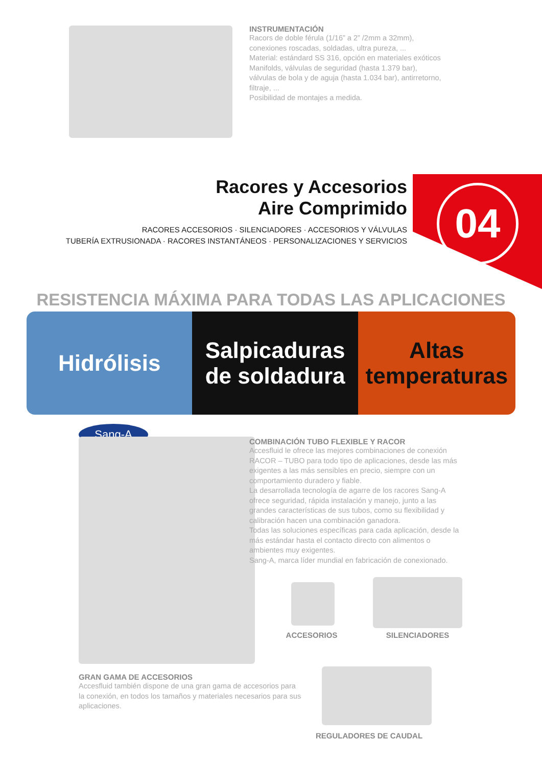INSTRUMENTACIÓN
Racors de doble férula (1/16” a 2” /2mm a 32mm),
conexiones roscadas, soldadas, ultra pureza, ...
Material: estándard SS 316, opción en materiales exóticos
Manifolds, válvulas de seguridad (hasta 1.379 bar),
válvulas de bola y de aguja (hasta 1.034 bar), antirretorno,
filtraje, ...
Posibilidad de montajes a medida.
04
Racores y Accesorios
Aire Comprimido
RACORES ACCESORIOS · SILENCIADORES · ACCESORIOS Y VÁLVULAS
TUBERÍA EXTRUSIONADA · RACORES INSTANTÁNEOS · PERSONALIZACIONES Y SERVICIOS
RESISTENCIA MÁXIMA PARA TODAS LAS APLICACIONES
Hidrólisis
Salpicaduras
de soldadura
Altas
temperaturas
Sang-A
COMBINACIÓN TUBO FLEXIBLE Y RACOR
Accesfluid le ofrece las mejores combinaciones de conexión RACOR – TUBO para todo tipo de aplicaciones, desde las más exigentes a las más sensibles en precio, siempre con un comportamiento duradero y fiable.
La desarrollada tecnología de agarre de los racores Sang-A ofrece seguridad, rápida instalación y manejo, junto a las grandes características de sus tubos, como su flexibilidad y calibración hacen una combinación ganadora.
Todas las soluciones específicas para cada aplicación, desde la más estándar hasta el contacto directo con alimentos o ambientes muy exigentes.
Sang-A, marca líder mundial en fabricación de conexionado.
ACCESORIOS SILENCIADORES
GRAN GAMA DE ACCESORIOS
Accesfluid también dispone de una gran gama de accesorios para la conexión, en todos los tamaños y materiales necesarios para sus aplicaciones.
REGULADORES DE CAUDAL